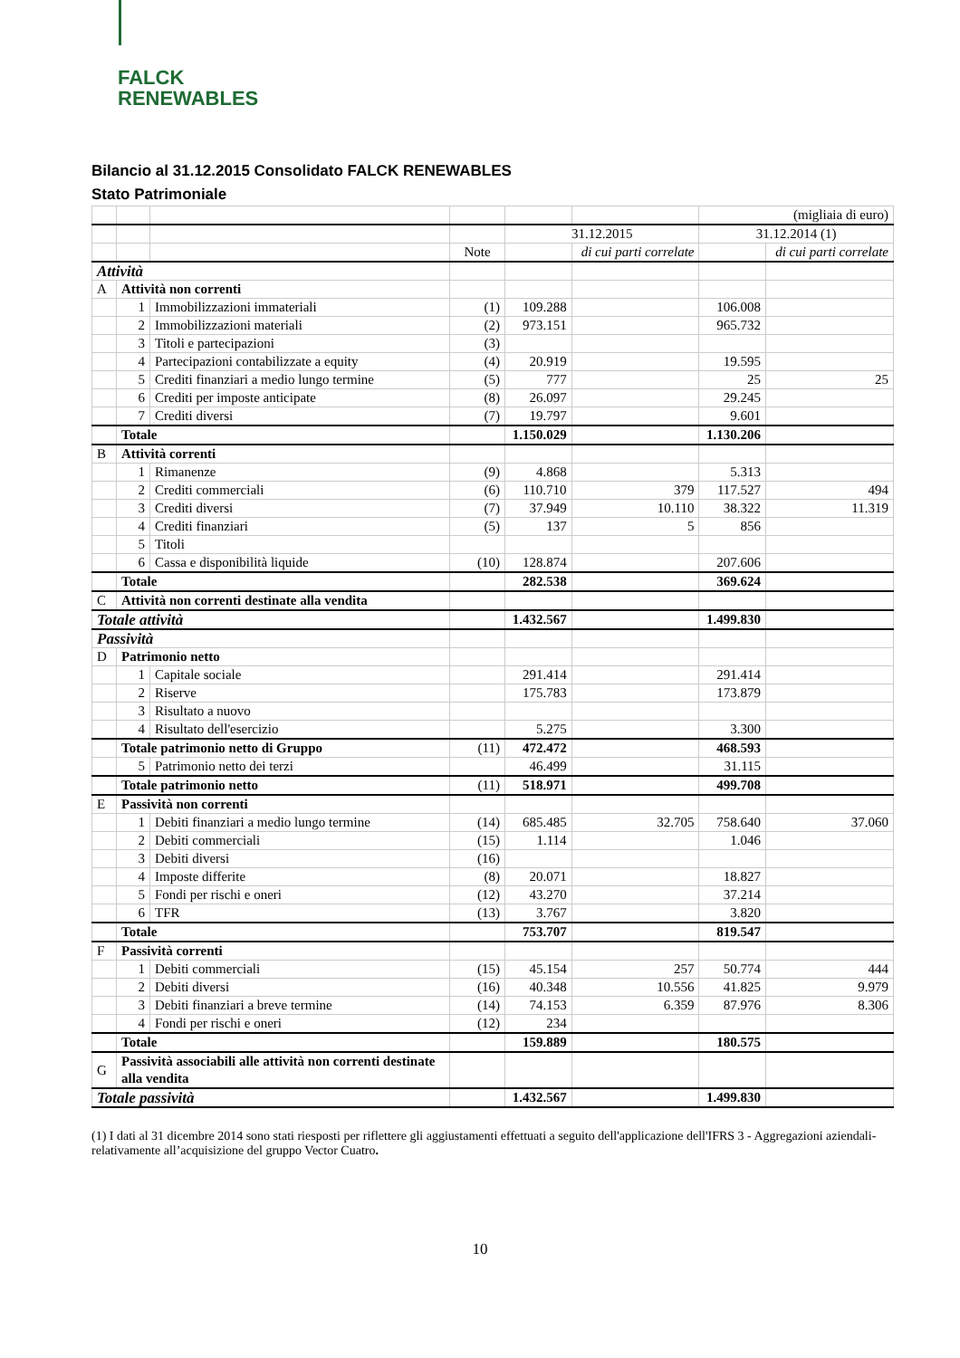FALCK
RENEWABLES
Bilancio al 31.12.2015 Consolidato FALCK RENEWABLES
Stato Patrimoniale
| | | | | | | (migliaia di euro) | |
| | | | | 31.12.2015 | | 31.12.2014 (1) | |
| | | | Note | | di cui parti correlate | | di cui parti correlate |
| Attività | | | | | | | |
| A | Attività non correnti | | | | | | |
| | 1 | Immobilizzazioni immateriali | (1) | 109.288 | | 106.008 | |
| | 2 | Immobilizzazioni materiali | (2) | 973.151 | | 965.732 | |
| | 3 | Titoli e partecipazioni | (3) | | | | |
| | 4 | Partecipazioni contabilizzate a equity | (4) | 20.919 | | 19.595 | |
| | 5 | Crediti finanziari a medio lungo termine | (5) | 777 | | 25 | 25 |
| | 6 | Crediti per imposte anticipate | (8) | 26.097 | | 29.245 | |
| | 7 | Crediti diversi | (7) | 19.797 | | 9.601 | |
| | Totale | | | 1.150.029 | | 1.130.206 | |
| B | Attività correnti | | | | | | |
| | 1 | Rimanenze | (9) | 4.868 | | 5.313 | |
| | 2 | Crediti commerciali | (6) | 110.710 | 379 | 117.527 | 494 |
| | 3 | Crediti diversi | (7) | 37.949 | 10.110 | 38.322 | 11.319 |
| | 4 | Crediti finanziari | (5) | 137 | 5 | 856 | |
| | 5 | Titoli | | | | | |
| | 6 | Cassa e disponibilità liquide | (10) | 128.874 | | 207.606 | |
| | Totale | | | 282.538 | | 369.624 | |
| C | Attività non correnti destinate alla vendita | | | | | | |
| Totale attività | | | | 1.432.567 | | 1.499.830 | |
| Passività | | | | | | | |
| D | Patrimonio netto | | | | | | |
| | 1 | Capitale sociale | | 291.414 | | 291.414 | |
| | 2 | Riserve | | 175.783 | | 173.879 | |
| | 3 | Risultato a nuovo | | | | | |
| | 4 | Risultato dell'esercizio | | 5.275 | | 3.300 | |
| | Totale patrimonio netto di Gruppo | | (11) | 472.472 | | 468.593 | |
| | 5 | Patrimonio netto dei terzi | | 46.499 | | 31.115 | |
| | Totale patrimonio netto | | (11) | 518.971 | | 499.708 | |
| E | Passività non correnti | | | | | | |
| | 1 | Debiti finanziari a medio lungo termine | (14) | 685.485 | 32.705 | 758.640 | 37.060 |
| | 2 | Debiti commerciali | (15) | 1.114 | | 1.046 | |
| | 3 | Debiti diversi | (16) | | | | |
| | 4 | Imposte differite | (8) | 20.071 | | 18.827 | |
| | 5 | Fondi per rischi e oneri | (12) | 43.270 | | 37.214 | |
| | 6 | TFR | (13) | 3.767 | | 3.820 | |
| | Totale | | | 753.707 | | 819.547 | |
| F | Passività correnti | | | | | | |
| | 1 | Debiti commerciali | (15) | 45.154 | 257 | 50.774 | 444 |
| | 2 | Debiti diversi | (16) | 40.348 | 10.556 | 41.825 | 9.979 |
| | 3 | Debiti finanziari a breve termine | (14) | 74.153 | 6.359 | 87.976 | 8.306 |
| | 4 | Fondi per rischi e oneri | (12) | 234 | | | |
| | Totale | | | 159.889 | | 180.575 | |
| G | Passività associabili alle attività non correnti destinate alla vendita | | | | | | |
| Totale passività | | | | 1.432.567 | | 1.499.830 | |
(1) I dati al 31 dicembre 2014 sono stati riesposti per riflettere gli aggiustamenti effettuati a seguito dell'applicazione dell'IFRS 3 - Aggregazioni aziendali- relativamente all’acquisizione del gruppo Vector Cuatro.
10